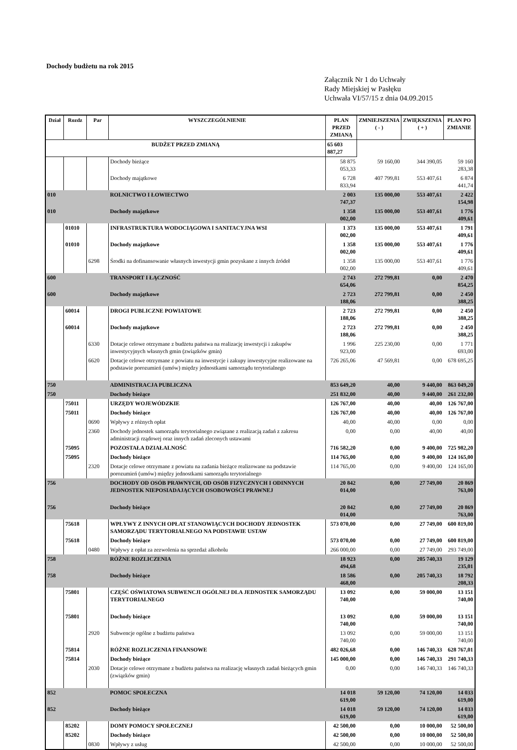Dochody budżetu na rok 2015
Załącznik Nr 1 do Uchwały
Rady Miejskiej w Pasłęku
Uchwała VI/57/15 z dnia 04.09.2015
| Dział | Rozdz | Par | WYSZCZEGÓLNIENIE | PLAN PRZED ZMIANĄ | ZMNIEJSZENIA ( - ) | ZWIĘKSZENIA ( + ) | PLAN PO ZMIANIE |
| --- | --- | --- | --- | --- | --- | --- | --- |
| BUDŻET PRZED ZMIANĄ | | | | 65 603 887,27 | | | |
| | | | Dochody bieżące | 58 875 053,33 | 59 160,00 | 344 390,05 | 59 160 283,38 |
| | | | Dochody majątkowe | 6 728 833,94 | 407 799,81 | 553 407,61 | 6 874 441,74 |
| 010 | | | ROLNICTWO I ŁOWIECTWO | 2 003 747,37 | 135 000,00 | 553 407,61 | 2 422 154,98 |
| 010 | | | Dochody majątkowe | 1 358 002,00 | 135 000,00 | 553 407,61 | 1 776 409,61 |
| | 01010 | | INFRASTRUKTURA WODOCIĄGOWA I SANITACYJNA WSI | 1 373 002,00 | 135 000,00 | 553 407,61 | 1 791 409,61 |
| | 01010 | | Dochody majątkowe | 1 358 002,00 | 135 000,00 | 553 407,61 | 1 776 409,61 |
| | | 6298 | Środki na dofinansowanie własnych inwestycji gmin pozyskane z innych źródeł | 1 358 002,00 | 135 000,00 | 553 407,61 | 1 776 409,61 |
| 600 | | | TRANSPORT I ŁĄCZNOŚĆ | 2 743 654,06 | 272 799,81 | 0,00 | 2 470 854,25 |
| 600 | | | Dochody majątkowe | 2 723 188,06 | 272 799,81 | 0,00 | 2 450 388,25 |
| | 60014 | | DROGI PUBLICZNE POWIATOWE | 2 723 188,06 | 272 799,81 | 0,00 | 2 450 388,25 |
| | 60014 | | Dochody majątkowe | 2 723 188,06 | 272 799,81 | 0,00 | 2 450 388,25 |
| | | 6330 | Dotacje celowe otrzymane z budżetu państwa na realizację inwestycji i zakupów inwestycyjnych własnych gmin (związków gmin) | 1 996 923,00 | 225 230,00 | 0,00 | 1 771 693,00 |
| | | 6620 | Dotacje celowe otrzymane z powiatu na inwestycje i zakupy inwestycyjne realizowane na podstawie porozumień (umów) między jednostkami samorządu terytorialnego | 726 265,06 | 47 569,81 | 0,00 | 678 695,25 |
| 750 | | | ADMINISTRACJA PUBLICZNA | 853 649,20 | 40,00 | 9 440,00 | 863 049,20 |
| 750 | | | Dochody bieżące | 251 832,00 | 40,00 | 9 440,00 | 261 232,00 |
| | 75011 | | URZĘDY WOJEWÓDZKIE | 126 767,00 | 40,00 | 40,00 | 126 767,00 |
| | 75011 | | Dochody bieżące | 126 767,00 | 40,00 | 40,00 | 126 767,00 |
| | | 0690 | Wpływy z różnych opłat | 40,00 | 40,00 | 0,00 | 0,00 |
| | | 2360 | Dochody jednostek samorządu terytorialnego związane z realizacją zadań z zakresu administracji rządowej oraz innych zadań zleconych ustawami | 0,00 | 0,00 | 40,00 | 40,00 |
| | 75095 | | POZOSTAŁA DZIAŁALNOŚĆ | 716 582,20 | 0,00 | 9 400,00 | 725 982,20 |
| | 75095 | | Dochody bieżące | 114 765,00 | 0,00 | 9 400,00 | 124 165,00 |
| | | 2320 | Dotacje celowe otrzymane z powiatu na zadania bieżące realizowane na podstawie porozumień (umów) między jednostkami samorządu terytorialnego | 114 765,00 | 0,00 | 9 400,00 | 124 165,00 |
| 756 | | | DOCHODY OD OSÓB PRAWNYCH, OD OSÓB FIZYCZNYCH I ODINNYCH JEDNOSTEK NIEPOSIADAJĄCYCH OSOBOWOŚCI PRAWNEJ | 20 842 014,00 | 0,00 | 27 749,00 | 20 869 763,00 |
| 756 | | | Dochody bieżące | 20 842 014,00 | 0,00 | 27 749,00 | 20 869 763,00 |
| | 75618 | | WPŁYWY Z INNYCH OPŁAT STANOWIĄCYCH DOCHODY JEDNOSTEK SAMORZĄDU TERYTORIALNEGO NA PODSTAWIE USTAW | 573 070,00 | 0,00 | 27 749,00 | 600 819,00 |
| | 75618 | | Dochody bieżące | 573 070,00 | 0,00 | 27 749,00 | 600 819,00 |
| | | 0480 | Wpływy z opłat za zezwolenia na sprzedaż alkoholu | 266 000,00 | 0,00 | 27 749,00 | 293 749,00 |
| 758 | | | RÓŻNE ROZLICZENIA | 18 923 494,68 | 0,00 | 205 740,33 | 19 129 235,01 |
| 758 | | | Dochody bieżące | 18 586 468,00 | 0,00 | 205 740,33 | 18 792 208,33 |
| | 75801 | | CZĘŚĆ OŚWIATOWA SUBWENCJI OGÓLNEJ DLA JEDNOSTEK SAMORZĄDU TERYTORIALNEGO | 13 092 740,00 | 0,00 | 59 000,00 | 13 151 740,00 |
| | 75801 | | Dochody bieżące | 13 092 740,00 | 0,00 | 59 000,00 | 13 151 740,00 |
| | | 2920 | Subwencje ogólne z budżetu państwa | 13 092 740,00 | 0,00 | 59 000,00 | 13 151 740,00 |
| | 75814 | | RÓŻNE ROZLICZENIA FINANSOWE | 482 026,68 | 0,00 | 146 740,33 | 628 767,01 |
| | 75814 | | Dochody bieżące | 145 000,00 | 0,00 | 146 740,33 | 291 740,33 |
| | | 2030 | Dotacje celowe otrzymane z budżetu państwa na realizację własnych zadań bieżących gmin (związków gmin) | 0,00 | 0,00 | 146 740,33 | 146 740,33 |
| 852 | | | POMOC SPOŁECZNA | 14 018 619,00 | 59 120,00 | 74 120,00 | 14 033 619,00 |
| 852 | | | Dochody bieżące | 14 018 619,00 | 59 120,00 | 74 120,00 | 14 033 619,00 |
| | 85202 | | DOMY POMOCY SPOŁECZNEJ | 42 500,00 | 0,00 | 10 000,00 | 52 500,00 |
| | 85202 | | Dochody bieżące | 42 500,00 | 0,00 | 10 000,00 | 52 500,00 |
| | | 0830 | Wpływy z usług | 42 500,00 | 0,00 | 10 000,00 | 52 500,00 |